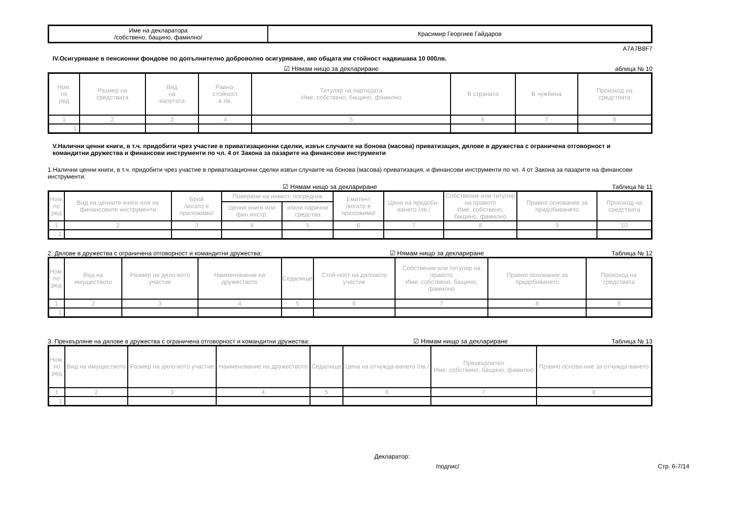| Име на декларатора /собствено, бащино, фамилно/ | Красимир Георгиев Гайдаров |
A7A7B8F7
IV.Осигуряване в пенсионни фондове по допълнително доброволно осигуряване, ако общата им стойност надвишава 10 000лв.
☑ Нямам нищо за деклариране аблица № 10
| Ном. по ред | Размер на средствата | Вид на валутата | Равно- стойност в лв. | Титуляр на партидата Име: собствено, бащино, фамилно | В страната | В чужбина | Произход на средствата |
| --- | --- | --- | --- | --- | --- | --- | --- |
| 1 | 2 | 3 | 4 | 5 | 6 | 7 | 8 |
| 1. | | | | | | | |
V.Налични ценни книги, в т.ч. придобити чрез участие в приватизационни сделки, извън случаите на бонова (масова) приватизация, дялове в дружества с ограничена отговорност и командитни дружества и финансови инструменти по чл. 4 от Закона за пазарите на финансови инструменти
1.Налични ценни книги, в т.ч. придобити чрез участие в приватизационни сделки извън случаите на бонова (масова) приватизация, и финансови инструменти по чл. 4 от Закона за пазарите на финансови инструменти:
☑ Нямам нищо за деклариране Таблица № 11
| Ном. по ред | Вид на ценните книги или на финансовите инструменти | Брой /когато е приложимо/ | Поверени на инвест. посредник | | Емитент /когато е приложимо/ | Цена на придоби-ването /лв./ | Собственик или титуляр на правото Име: собствено, бащино, фамилно | Правно основание за придобиването | Произход на средствата |
| --- | --- | --- | --- | --- | --- | --- | --- | --- | --- |
| | | | Ценни книги или фин.инстр. | и/или парични средства | | | | | |
| 1 | 2 | 3 | 4 | 5 | 6 | 7 | 8 | 9 | 10 |
| 1. | | | | | | | | | |
2. Дялове в дружества с ограничена отговорност и командитни дружества: ☑ Нямам нищо за деклариране Таблица № 12
| Ном. по ред | Вид на имуществото | Размер на дяло-вото участие | Наименование на дружеството | Седалище | Стой-ност на дяловото участие | Собственик или титуляр на правото Име: собствено, бащино, фамилно | Правно основание за придобиването | Произход на средствата |
| --- | --- | --- | --- | --- | --- | --- | --- | --- |
| 1 | 2 | 3 | 4 | 5 | 6 | 7 | 8 | 9 |
| 1. | | | | | | | | |
3. Прехвърляне на дялове в дружества с ограничена отговорност и командитни дружества: ☑ Нямам нищо за деклариране Таблица № 13
| Ном. по ред | Вид на имуществото | Размер на дяло-вото участие | Наименование на дружеството | Седалище | Цена на отчужда-ването /лв./ | Прехвърлител Име: собствено, бащино, фамилно | Правно основа-ние за отчужда-ването |
| --- | --- | --- | --- | --- | --- | --- | --- |
| 1 | 2 | 3 | 4 | 5 | 6 | 7 | 8 |
| 1. | | | | | | | |
Декларатор:
/подпис/ Стр. 6-7/14